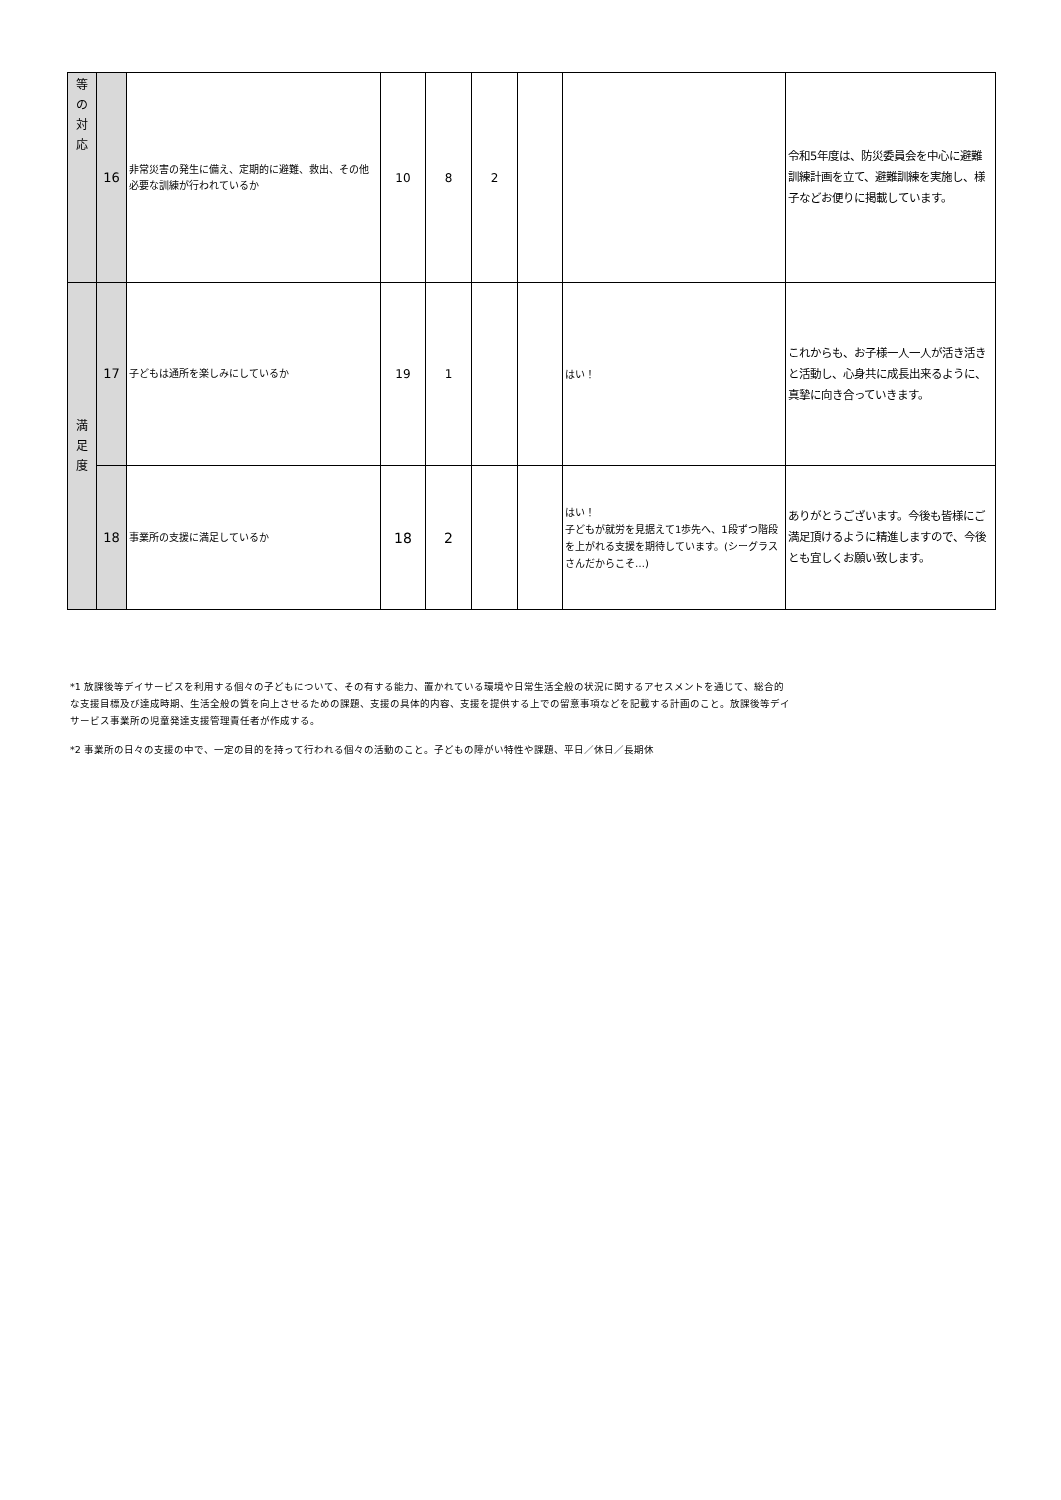| 等 の 対 応 | 16 | 非常災害の発生に備え、定期的に避難、救出、その他必要な訓練が行われているか | 10 | 8 | 2 | | | 令和5年度は、防災委員会を中心に避難訓練計画を立て、避難訓練を実施し、様子などお便りに掲載しています。 |
| 満 足 度 | 17 | 子どもは通所を楽しみにしているか | 19 | 1 | | | はい！ | これからも、お子様一人一人が活き活きと活動し、心身共に成長出来るように、真摯に向き合っていきます。 |
| | 18 | 事業所の支援に満足しているか | 18 | 2 | | | はい！ 子どもが就労を見据えて1歩先へ、1段ずつ階段を上がれる支援を期待しています。(シーグラスさんだからこそ…) | ありがとうございます。今後も皆様にご満足頂けるように精進しますので、今後とも宜しくお願い致します。 |
*1 放課後等デイサービスを利用する個々の子どもについて、その有する能力、置かれている環境や日常生活全般の状況に関するアセスメントを通じて、総合的な支援目標及び達成時期、生活全般の質を向上させるための課題、支援の具体的内容、支援を提供する上での留意事項などを記載する計画のこと。放課後等デイサービス事業所の児童発達支援管理責任者が作成する。
*2 事業所の日々の支援の中で、一定の目的を持って行われる個々の活動のこと。子どもの障がい特性や課題、平日／休日／長期休